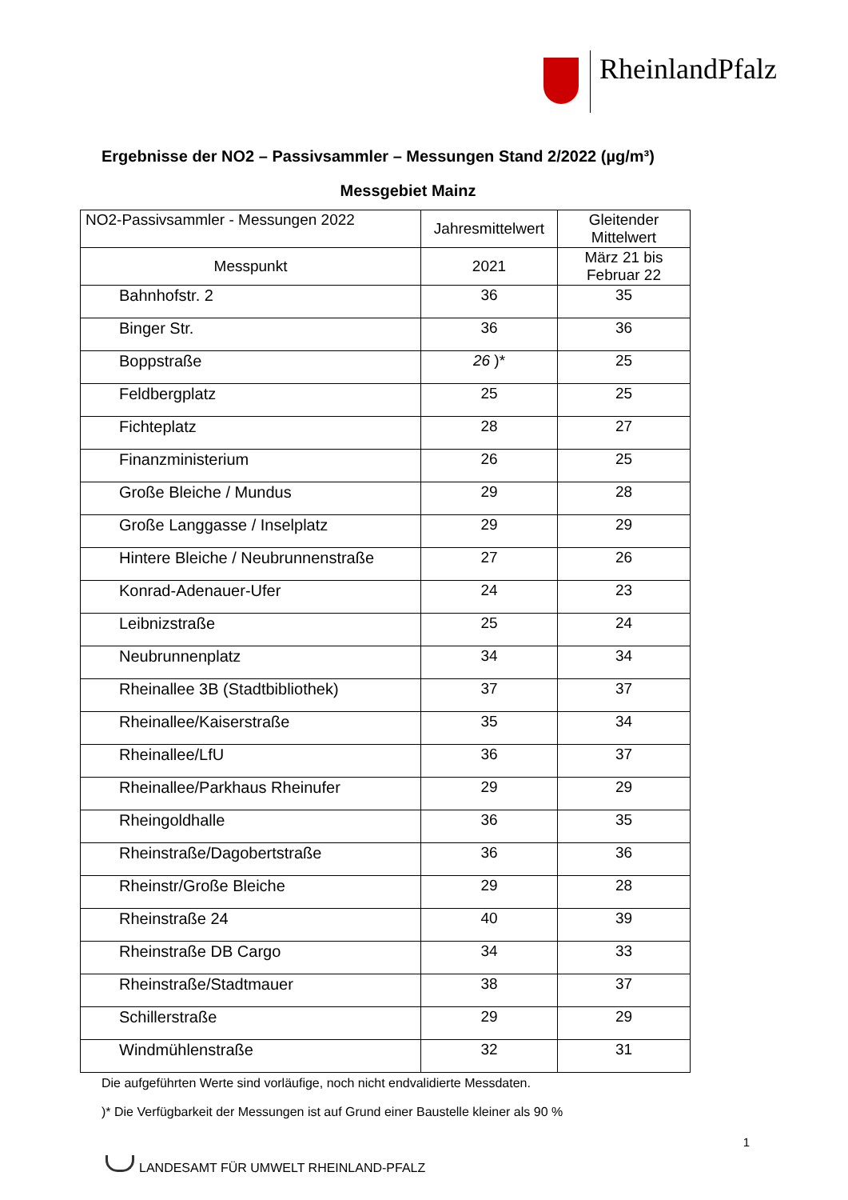RheinlandPfalz
Ergebnisse der NO2 – Passivsammler – Messungen Stand 2/2022 (µg/m³)
Messgebiet Mainz
| NO2-Passivsammler - Messungen 2022 | Jahresmittelwert | Gleitender Mittelwert |
| --- | --- | --- |
| Messpunkt | 2021 | März 21 bis Februar 22 |
| Bahnhofstr. 2 | 36 | 35 |
| Binger Str. | 36 | 36 |
| Boppstraße | 26 )* | 25 |
| Feldbergplatz | 25 | 25 |
| Fichteplatz | 28 | 27 |
| Finanzministerium | 26 | 25 |
| Große Bleiche / Mundus | 29 | 28 |
| Große Langgasse / Inselplatz | 29 | 29 |
| Hintere Bleiche / Neubrunnenstraße | 27 | 26 |
| Konrad-Adenauer-Ufer | 24 | 23 |
| Leibnizstraße | 25 | 24 |
| Neubrunnenplatz | 34 | 34 |
| Rheinallee 3B (Stadtbibliothek) | 37 | 37 |
| Rheinallee/Kaiserstraße | 35 | 34 |
| Rheinallee/LfU | 36 | 37 |
| Rheinallee/Parkhaus Rheinufer | 29 | 29 |
| Rheingoldhalle | 36 | 35 |
| Rheinstraße/Dagobertstraße | 36 | 36 |
| Rheinstr/Große Bleiche | 29 | 28 |
| Rheinstraße 24 | 40 | 39 |
| Rheinstraße DB Cargo | 34 | 33 |
| Rheinstraße/Stadtmauer | 38 | 37 |
| Schillerstraße | 29 | 29 |
| Windmühlenstraße | 32 | 31 |
Die aufgeführten Werte sind vorläufige, noch nicht endvalidierte Messdaten.
)* Die Verfügbarkeit der Messungen ist auf Grund einer Baustelle kleiner als 90 %
1
LANDESAMT FÜR UMWELT RHEINLAND-PFALZ